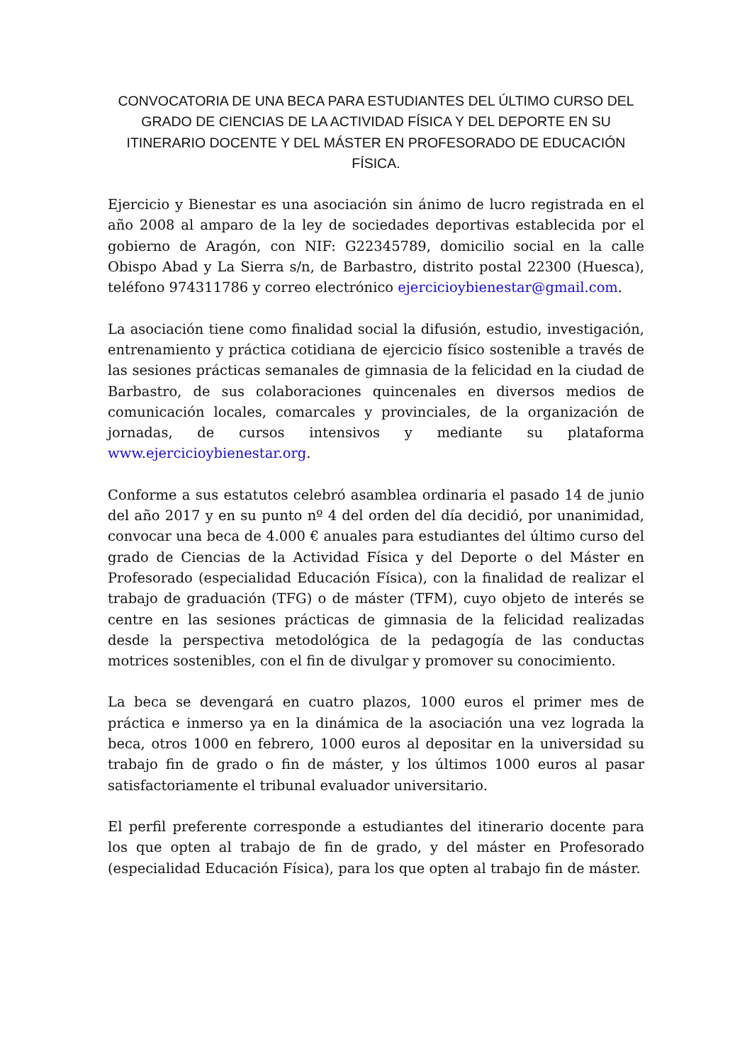CONVOCATORIA DE UNA BECA PARA ESTUDIANTES DEL ÚLTIMO CURSO DEL GRADO DE CIENCIAS DE LA ACTIVIDAD FÍSICA Y DEL DEPORTE EN SU ITINERARIO DOCENTE Y DEL MÁSTER EN PROFESORADO DE EDUCACIÓN FÍSICA.
Ejercicio y Bienestar es una asociación sin ánimo de lucro registrada en el año 2008 al amparo de la ley de sociedades deportivas establecida por el gobierno de Aragón, con NIF: G22345789, domicilio social en la calle Obispo Abad y La Sierra s/n, de Barbastro, distrito postal 22300 (Huesca), teléfono 974311786 y correo electrónico ejercicioybienestar@gmail.com.
La asociación tiene como finalidad social la difusión, estudio, investigación, entrenamiento y práctica cotidiana de ejercicio físico sostenible a través de las sesiones prácticas semanales de gimnasia de la felicidad en la ciudad de Barbastro, de sus colaboraciones quincenales en diversos medios de comunicación locales, comarcales y provinciales, de la organización de jornadas, de cursos intensivos y mediante su plataforma www.ejercicioybienestar.org.
Conforme a sus estatutos celebró asamblea ordinaria el pasado 14 de junio del año 2017 y en su punto nº 4 del orden del día decidió, por unanimidad, convocar una beca de 4.000 € anuales para estudiantes del último curso del grado de Ciencias de la Actividad Física y del Deporte o del Máster en Profesorado (especialidad Educación Física), con la finalidad de realizar el trabajo de graduación (TFG) o de máster (TFM), cuyo objeto de interés se centre en las sesiones prácticas de gimnasia de la felicidad realizadas desde la perspectiva metodológica de la pedagogía de las conductas motrices sostenibles, con el fin de divulgar y promover su conocimiento.
La beca se devengará en cuatro plazos, 1000 euros el primer mes de práctica e inmerso ya en la dinámica de la asociación una vez lograda la beca, otros 1000 en febrero, 1000 euros al depositar en la universidad su trabajo fin de grado o fin de máster, y los últimos 1000 euros al pasar satisfactoriamente el tribunal evaluador universitario.
El perfil preferente corresponde a estudiantes del itinerario docente para los que opten al trabajo de fin de grado, y del máster en Profesorado (especialidad Educación Física), para los que opten al trabajo fin de máster.